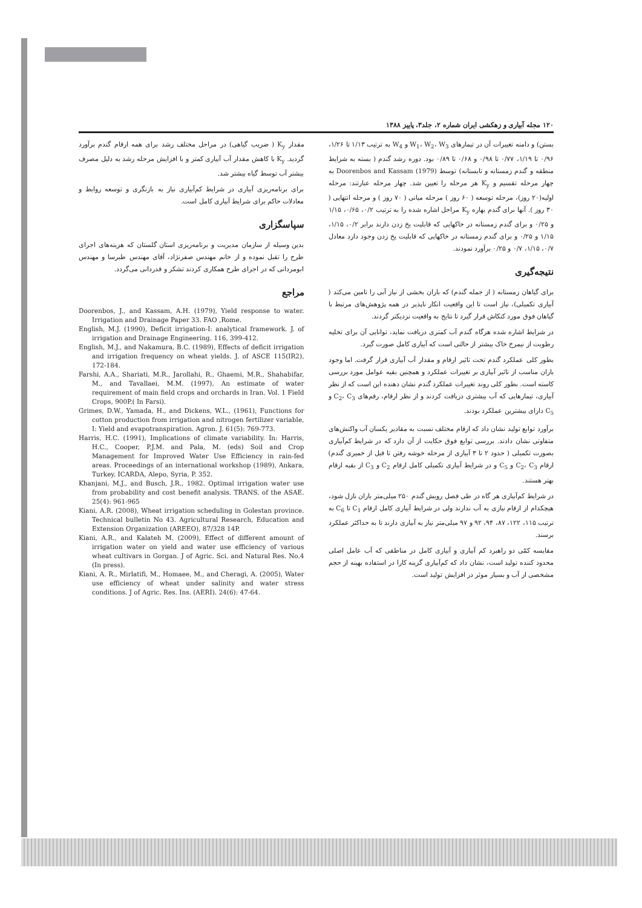۱۲۰ مجله آبیاری و زهکشی ایران شماره ۲، جلد۳، پاییز ۱۳۸۸
بستن) و دامنه تغییرات آن در تیمارهای W<sub>1</sub>، W<sub>2</sub>، W<sub>3</sub> و W<sub>4</sub> به ترتیب ۱/۱۳ تا ۱/۲۶، ۰/۹۶ تا ۱/۱۹، ۰/۷۷ تا ۰/۹۸ و ۰/۶۸ تا ۰/۸۹ بود. دوره رشد گندم ( بسته به شرایط منطقه و گندم زمستانه و تابستانه) توسط Doorenbos and Kassam (1979) به چهار مرحله تقسیم و K<sub>y</sub> هر مرحله را تعیین شد. چهار مرحله عبارتند: مرحله اولیه(۲۰ روز)، مرحله توسعه ( ۶۰ روز ) مرحله میانی ( ۷۰ روز ) و مرحله انتهایی ( ۳۰ روز ). آنها برای گندم بهاره K<sub>y</sub> مراحل اشاره شده را به ترتیب ۰/۲، ۰/۶۵، ۱/۱۵ و ۰/۲۵ و برای گندم زمستانه در خاکهایی که قابلیت یخ زدن دارند برابر ۰/۲، ۱/۱۵، ۱/۱۵ و ۰/۲۵ و برای گندم زمستانه در خاکهایی که قابلیت یخ زدن وجود دارد معادل ۰/۷، ۱/۱۵، ۰/۷ و ۰/۲۵ برآورد نمودند.
نتیجه‌گیری
برای گیاهان زمستانه ( از جمله گندم) که باران بخشی از نیاز آبی را تامین می‌کند ( آبیاری تکمیلی)، نیاز است تا این واقعیت انکار ناپذیر در همه پژوهش‌های مرتبط با گیاهان فوق مورد کنکاش قرار گیرد تا نتایج به واقعیت نزدیکتر گردند.
در شرایط اشاره شده هرگاه گندم آب کمتری دریافت نماید، توانایی آن برای تخلیه رطوبت از نیمرخ خاک بیشتر از حالتی است که آبیاری کامل صورت گیرد.
بطور کلی عملکرد گندم تحت تاثیر ارقام و مقدار آب آبیاری قرار گرفت. اما وجود باران مناسب از تاثیر آبیاری بر تغییرات عملکرد و همچنین بقیه عوامل مورد بررسی کاسته است. بطور کلی روند تغییرات عملکرد گندم نشان دهنده این است که از نظر آبیاری، تیمارهایی که آب بیشتری دریافت کردند و از نظر ارقام، رقم‌های C<sub>2</sub>، C<sub>3</sub> و C<sub>5</sub> دارای بیشترین عملکرد بودند.
برآورد توابع تولید نشان داد که ارقام مختلف نسبت به مقادیر یکسان آب واکنش‌های متفاوتی نشان دادند. بررسی توابع فوق حکایت از آن دارد که در شرایط کم‌آبیاری بصورت تکمیلی ( حدود ۲ تا ۳ آبیاری از مرحله خوشه رفتن تا قبل از خمیری گندم) ارقام C<sub>2</sub>، C<sub>3</sub> و C<sub>5</sub> و در شرایط آبیاری تکمیلی کامل ارقام C<sub>2</sub> و C<sub>3</sub> از بقیه ارقام بهتر هستند.
در شرایط کم‌آبیاری هر گاه در طی فصل رویش گندم ۲۵۰ میلی‌متر باران نازل شود، هیچکدام از ارقام نیازی به آب ندارند ولی در شرایط آبیاری کامل ارقام C<sub>1</sub> تا C<sub>6</sub> به ترتیب ۱۱۵، ۱۲۲، ۸۷، ۹۴، ۹۲ و ۹۷ میلی‌متر نیاز به آبیاری دارند تا به حداکثر عملکرد برسند.
مقایسه کمّی دو راهبرد کم آبیاری و آبیاری کامل در مناطقی که آب عامل اصلی محدود کننده تولید است، نشان داد که کم‌آبیاری گزینه کارا در استفاده بهینه از حجم مشخصی از آب و بسیار موثر در افزایش تولید است.
مقدار K<sub>y</sub> ( ضریب گیاهی) در مراحل مختلف رشد برای همه ارقام گندم برآورد گردید. K<sub>y</sub> با کاهش مقدار آب آبیاری کمتر و با افزایش مرحله رشد به دلیل مصرف بیشتر آب توسط گیاه بیشتر شد.
برای برنامه‌ریزی آبیاری در شرایط کم‌آبیاری نیاز به بازنگری و توسعه روابط و معادلات حاکم برای شرایط آبیاری کامل است.
سپاسگزاری
بدین وسیله از سازمان مدیریت و برنامه‌ریزی استان گلستان که هزینه‌های اجرای طرح را تقبل نموده و از خانم مهندس صفرنژاد، آقای مهندس طبرسا و مهندس ابومردانی که در اجرای طرح همکاری کردند تشکر و قدردانی می‌گردد.
مراجع
Doorenbos, J., and Kassam, A.H. (1979), Yield response to water. Irrigation and Drainage Paper 33. FAO ,Rome.
English, M.J. (1990), Deficit irrigation-I: analytical framework. J. of irrigation and Drainage Engineering. 116, 399-412.
English, M.J., and Nakamura, B.C. (1989), Effects of deficit irrigation and irrigation frequency on wheat yields. J. of ASCE 115(IR2), 172-184.
Farshi, A.A., Shariati, M.R., Jarollahi, R., Ghaemi, M.R., Shahabifar, M., and Tavallaei, M.M. (1997), An estimate of water requirement of main field crops and orchards in Iran. Vol. 1 Field Crops, 900P.( In Farsi).
Grimes, D.W., Yamada, H., and Dickens, W.L., (1961), Functions for cotton production from irrigation and nitrogen fertilizer variable, I: Yield and evapotranspiration. Agron. J. 61(5): 769-773.
Harris, H.C. (1991), Implications of climate variability. In: Harris, H.C., Cooper, P.J.M. and Pala, M. (eds) Soil and Crop Management for Improved Water Use Efficiency in rain-fed areas. Proceedings of an international workshop (1989), Ankara, Turkey. ICARDA, Alepo, Syria, P. 352.
Khanjani, M.J., and Busch, J.R., 1982. Optimal irrigation water use from probability and cost benefit analysis. TRANS. of the ASAE. 25(4): 961-965
Kiani, A.R. (2008), Wheat irrigation scheduling in Golestan province. Technical bulletin No 43. Agricultural Research, Education and Extension Organization (AREEO), 87/328 14P.
Kiani, A.R., and Kalateh M. (2009), Effect of different amount of irrigation water on yield and water use efficiency of various wheat cultivars in Gorgan. J of Agric. Sci. and Natural Res. No.4 (In press).
Kiani, A. R., Mirlatifi, M., Homaee, M., and Cheragi, A. (2005), Water use efficiency of wheat under salinity and water stress conditions. J of Agric. Res. Ins. (AERI). 24(6): 47-64.